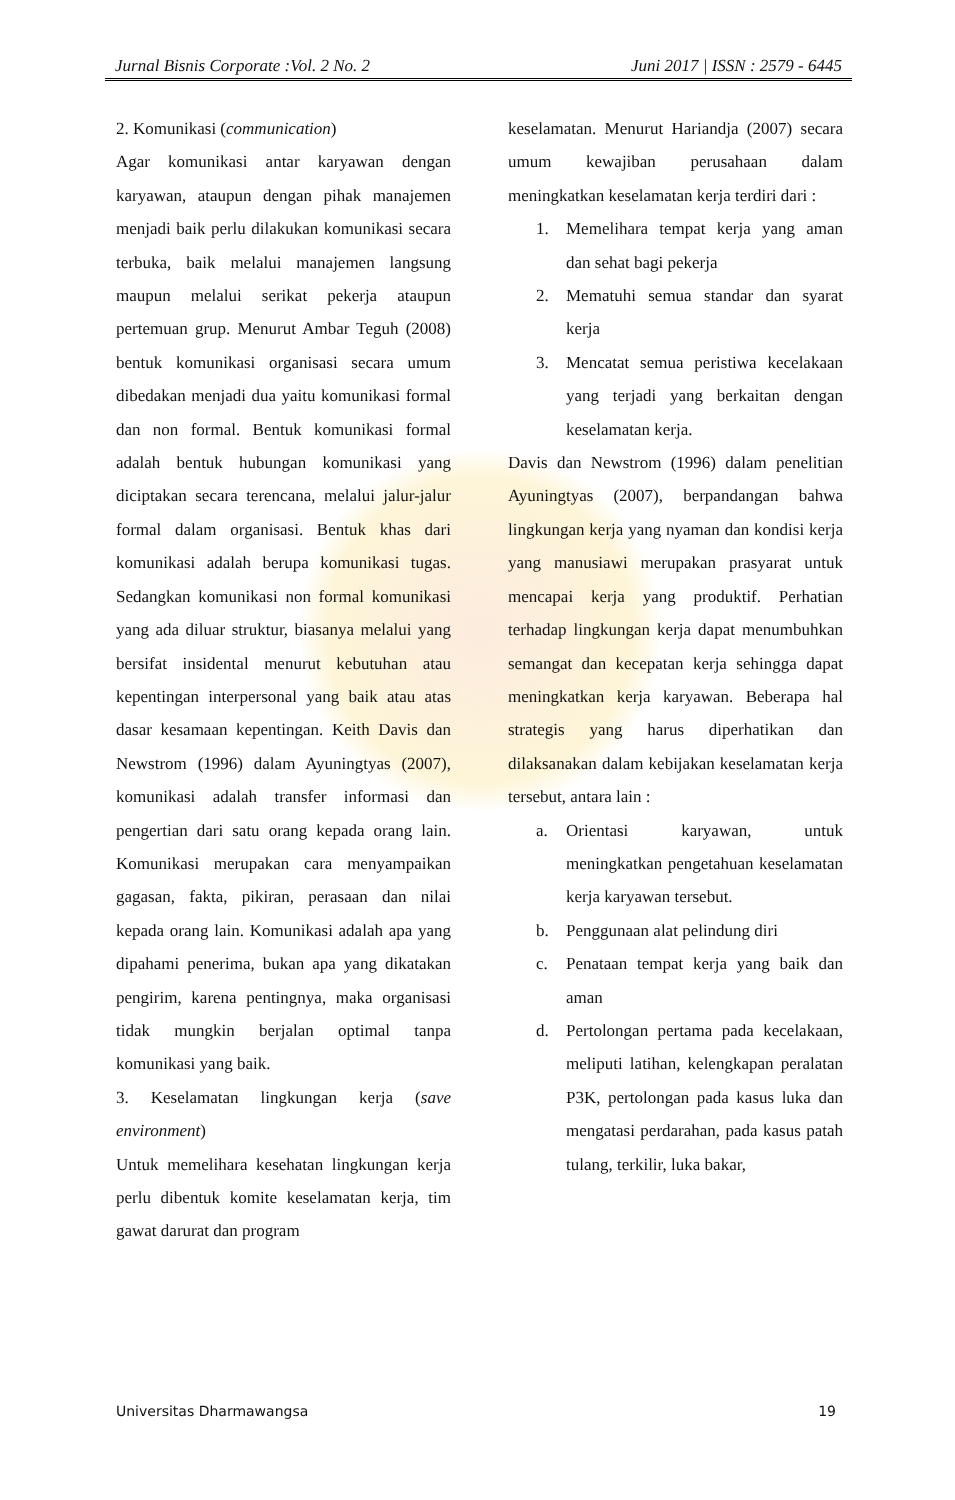Jurnal Bisnis Corporate :Vol. 2 No. 2 Juni 2017 | ISSN : 2579 - 6445
2. Komunikasi (communication)
Agar komunikasi antar karyawan dengan karyawan, ataupun dengan pihak manajemen menjadi baik perlu dilakukan komunikasi secara terbuka, baik melalui manajemen langsung maupun melalui serikat pekerja ataupun pertemuan grup. Menurut Ambar Teguh (2008) bentuk komunikasi organisasi secara umum dibedakan menjadi dua yaitu komunikasi formal dan non formal. Bentuk komunikasi formal adalah bentuk hubungan komunikasi yang diciptakan secara terencana, melalui jalur-jalur formal dalam organisasi. Bentuk khas dari komunikasi adalah berupa komunikasi tugas. Sedangkan komunikasi non formal komunikasi yang ada diluar struktur, biasanya melalui yang bersifat insidental menurut kebutuhan atau kepentingan interpersonal yang baik atau atas dasar kesamaan kepentingan. Keith Davis dan Newstrom (1996) dalam Ayuningtyas (2007), komunikasi adalah transfer informasi dan pengertian dari satu orang kepada orang lain. Komunikasi merupakan cara menyampaikan gagasan, fakta, pikiran, perasaan dan nilai kepada orang lain. Komunikasi adalah apa yang dipahami penerima, bukan apa yang dikatakan pengirim, karena pentingnya, maka organisasi tidak mungkin berjalan optimal tanpa komunikasi yang baik.
3. Keselamatan lingkungan kerja (save environment)
Untuk memelihara kesehatan lingkungan kerja perlu dibentuk komite keselamatan kerja, tim gawat darurat dan program
keselamatan. Menurut Hariandja (2007) secara umum kewajiban perusahaan dalam meningkatkan keselamatan kerja terdiri dari :
1. Memelihara tempat kerja yang aman dan sehat bagi pekerja
2. Mematuhi semua standar dan syarat kerja
3. Mencatat semua peristiwa kecelakaan yang terjadi yang berkaitan dengan keselamatan kerja.
Davis dan Newstrom (1996) dalam penelitian Ayuningtyas (2007), berpandangan bahwa lingkungan kerja yang nyaman dan kondisi kerja yang manusiawi merupakan prasyarat untuk mencapai kerja yang produktif. Perhatian terhadap lingkungan kerja dapat menumbuhkan semangat dan kecepatan kerja sehingga dapat meningkatkan kerja karyawan. Beberapa hal strategis yang harus diperhatikan dan dilaksanakan dalam kebijakan keselamatan kerja tersebut, antara lain :
a. Orientasi karyawan, untuk meningkatkan pengetahuan keselamatan kerja karyawan tersebut.
b. Penggunaan alat pelindung diri
c. Penataan tempat kerja yang baik dan aman
d. Pertolongan pertama pada kecelakaan, meliputi latihan, kelengkapan peralatan P3K, pertolongan pada kasus luka dan mengatasi perdarahan, pada kasus patah tulang, terkilir, luka bakar,
Universitas Dharmawangsa 19